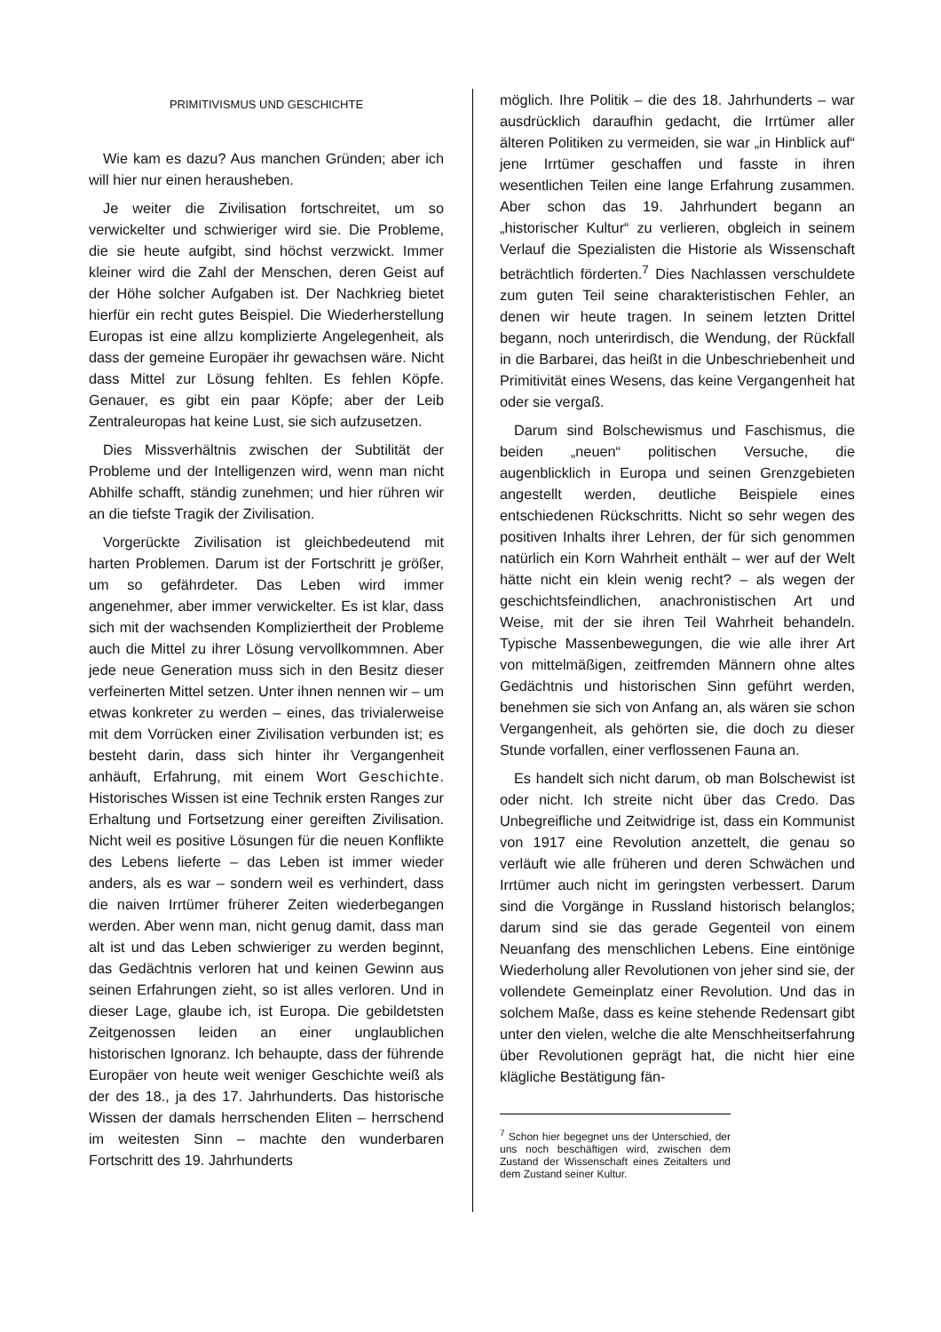PRIMITIVISMUS UND GESCHICHTE
Wie kam es dazu? Aus manchen Gründen; aber ich will hier nur einen herausheben.
Je weiter die Zivilisation fortschreitet, um so verwickelter und schwieriger wird sie. Die Probleme, die sie heute aufgibt, sind höchst verzwickt. Immer kleiner wird die Zahl der Menschen, deren Geist auf der Höhe solcher Aufgaben ist. Der Nachkrieg bietet hierfür ein recht gutes Beispiel. Die Wiederherstellung Europas ist eine allzu komplizierte Angelegenheit, als dass der gemeine Europäer ihr gewachsen wäre. Nicht dass Mittel zur Lösung fehlten. Es fehlen Köpfe. Genauer, es gibt ein paar Köpfe; aber der Leib Zentraleuropas hat keine Lust, sie sich aufzusetzen.
Dies Missverhältnis zwischen der Subtilität der Probleme und der Intelligenzen wird, wenn man nicht Abhilfe schafft, ständig zunehmen; und hier rühren wir an die tiefste Tragik der Zivilisation.
Vorgerückte Zivilisation ist gleichbedeutend mit harten Problemen. Darum ist der Fortschritt je größer, um so gefährdeter. Das Leben wird immer angenehmer, aber immer verwickelter. Es ist klar, dass sich mit der wachsenden Kompliziertheit der Probleme auch die Mittel zu ihrer Lösung vervollkommnen. Aber jede neue Generation muss sich in den Besitz dieser verfeinerten Mittel setzen. Unter ihnen nennen wir – um etwas konkreter zu werden – eines, das trivialerweise mit dem Vorrücken einer Zivilisation verbunden ist; es besteht darin, dass sich hinter ihr Vergangenheit anhäuft, Erfahrung, mit einem Wort Geschichte. Historisches Wissen ist eine Technik ersten Ranges zur Erhaltung und Fortsetzung einer gereiften Zivilisation. Nicht weil es positive Lösungen für die neuen Konflikte des Lebens lieferte – das Leben ist immer wieder anders, als es war – sondern weil es verhindert, dass die naiven Irrtümer früherer Zeiten wiederbegangen werden. Aber wenn man, nicht genug damit, dass man alt ist und das Leben schwieriger zu werden beginnt, das Gedächtnis verloren hat und keinen Gewinn aus seinen Erfahrungen zieht, so ist alles verloren. Und in dieser Lage, glaube ich, ist Europa. Die gebildetsten Zeitgenossen leiden an einer unglaublichen historischen Ignoranz. Ich behaupte, dass der führende Europäer von heute weit weniger Geschichte weiß als der des 18., ja des 17. Jahrhunderts. Das historische Wissen der damals herrschenden Eliten – herrschend im weitesten Sinn – machte den wunderbaren Fortschritt des 19. Jahrhunderts
möglich. Ihre Politik – die des 18. Jahrhunderts – war ausdrücklich daraufhin gedacht, die Irrtümer aller älteren Politiken zu vermeiden, sie war „in Hinblick auf“ jene Irrtümer geschaffen und fasste in ihren wesentlichen Teilen eine lange Erfahrung zusammen. Aber schon das 19. Jahrhundert begann an „historischer Kultur“ zu verlieren, obgleich in seinem Verlauf die Spezialisten die Historie als Wissenschaft beträchtlich förderten.<sup>7</sup> Dies Nachlassen verschuldete zum guten Teil seine charakteristischen Fehler, an denen wir heute tragen. In seinem letzten Drittel begann, noch unterirdisch, die Wendung, der Rückfall in die Barbarei, das heißt in die Unbeschriebenheit und Primitivität eines Wesens, das keine Vergangenheit hat oder sie vergaß.
Darum sind Bolschewismus und Faschismus, die beiden „neuen“ politischen Versuche, die augenblicklich in Europa und seinen Grenzgebieten angestellt werden, deutliche Beispiele eines entschiedenen Rückschritts. Nicht so sehr wegen des positiven Inhalts ihrer Lehren, der für sich genommen natürlich ein Korn Wahrheit enthält – wer auf der Welt hätte nicht ein klein wenig recht? – als wegen der geschichtsfeindlichen, anachronistischen Art und Weise, mit der sie ihren Teil Wahrheit behandeln. Typische Massenbewegungen, die wie alle ihrer Art von mittelmäßigen, zeitfremden Männern ohne altes Gedächtnis und historischen Sinn geführt werden, benehmen sie sich von Anfang an, als wären sie schon Vergangenheit, als gehörten sie, die doch zu dieser Stunde vorfallen, einer verflossenen Fauna an.
Es handelt sich nicht darum, ob man Bolschewist ist oder nicht. Ich streite nicht über das Credo. Das Unbegreifliche und Zeitwidrige ist, dass ein Kommunist von 1917 eine Revolution anzettelt, die genau so verläuft wie alle früheren und deren Schwächen und Irrtümer auch nicht im geringsten verbessert. Darum sind die Vorgänge in Russland historisch belanglos; darum sind sie das gerade Gegenteil von einem Neuanfang des menschlichen Lebens. Eine eintönige Wiederholung aller Revolutionen von jeher sind sie, der vollendete Gemeinplatz einer Revolution. Und das in solchem Maße, dass es keine stehende Redensart gibt unter den vielen, welche die alte Menschheitserfahrung über Revolutionen geprägt hat, die nicht hier eine klägliche Bestätigung fän-
<sup>7</sup> Schon hier begegnet uns der Unterschied, der uns noch beschäftigen wird, zwischen dem Zustand der Wissenschaft eines Zeitalters und dem Zustand seiner Kultur.